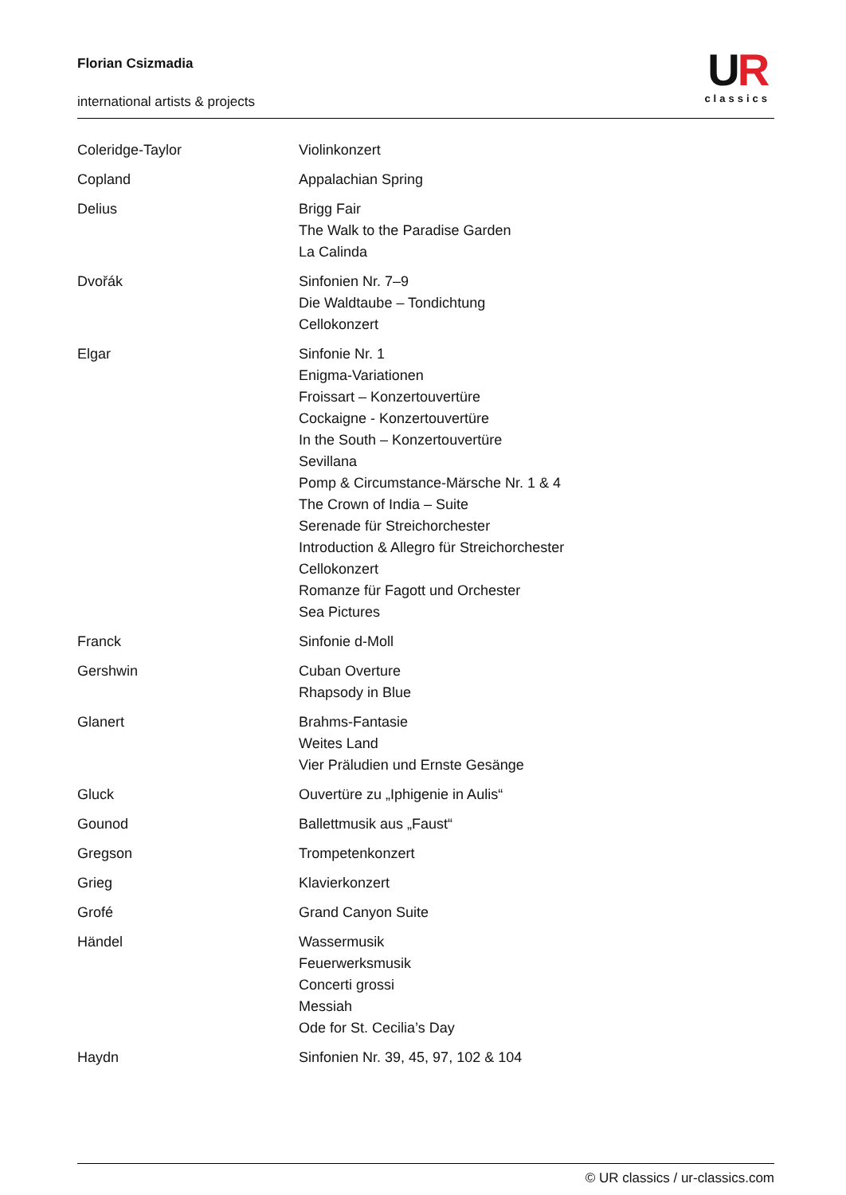Florian Csizmadia
international artists & projects
UR
classics
| Coleridge-Taylor | Violinkonzert |
| Copland | Appalachian Spring |
| Delius | Brigg Fair The Walk to the Paradise Garden La Calinda |
| Dvořák | Sinfonien Nr. 7–9 Die Waldtaube – Tondichtung Cellokonzert |
| Elgar | Sinfonie Nr. 1 Enigma-Variationen Froissart – Konzertouvertüre Cockaigne - Konzertouvertüre In the South – Konzertouvertüre Sevillana Pomp & Circumstance-Märsche Nr. 1 & 4 The Crown of India – Suite Serenade für Streichorchester Introduction & Allegro für Streichorchester Cellokonzert Romanze für Fagott und Orchester Sea Pictures |
| Franck | Sinfonie d-Moll |
| Gershwin | Cuban Overture Rhapsody in Blue |
| Glanert | Brahms-Fantasie Weites Land Vier Präludien und Ernste Gesänge |
| Gluck | Ouvertüre zu „Iphigenie in Aulis“ |
| Gounod | Ballettmusik aus „Faust“ |
| Gregson | Trompetenkonzert |
| Grieg | Klavierkonzert |
| Grofé | Grand Canyon Suite |
| Händel | Wassermusik Feuerwerksmusik Concerti grossi Messiah Ode for St. Cecilia’s Day |
| Haydn | Sinfonien Nr. 39, 45, 97, 102 & 104 |
© UR classics / ur-classics.com